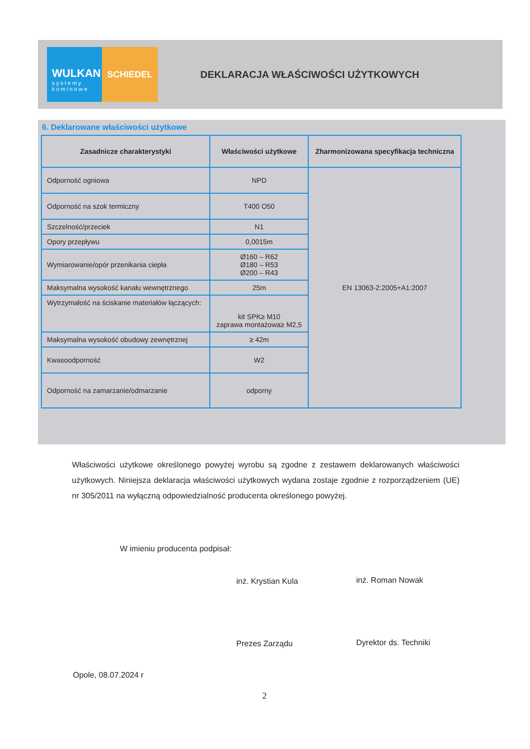WULKAN
systemy kominowe
SCHIEDEL
DEKLARACJA WŁAŚCIWOŚCI UŻYTKOWYCH
6. Deklarowane właściwości użytkowe
| Zasadnicze charakterystyki | Właściwości użytkowe | Zharmonizowana specyfikacja techniczna |
| --- | --- | --- |
| Odporność ogniowa | NPD | EN 13063-2:2005+A1:2007 |
| Odporność na szok termiczny | T400 O50 | |
| Szczelność/przeciek | N1 | |
| Opory przepływu | 0,0015m | |
| Wymiarowanie/opór przenikania ciepła | Ø160 – R62 Ø180 – R53 Ø200 – R43 | |
| Maksymalna wysokość kanału wewnętrznego | 25m | |
| Wytrzymałość na ściskanie materiałów łączących: | kit SPK≥ M10 zaprawa montażowa≥ M2,5 | |
| Maksymalna wysokość obudowy zewnętrznej | ≥ 42m | |
| Kwasoodporność | W2 | |
| Odporność na zamarzanie/odmarzanie | odporny | |
Właściwości użytkowe określonego powyżej wyrobu są zgodne z zestawem deklarowanych właściwości użytkowych. Niniejsza deklaracja właściwości użytkowych wydana zostaje zgodnie z rozporządzeniem (UE) nr 305/2011 na wyłączną odpowiedzialność producenta określonego powyżej.
W imieniu producenta podpisał:
inż. Krystian Kula inż. Roman Nowak
Prezes Zarządu Dyrektor ds. Techniki
Opole, 08.07.2024 r
2